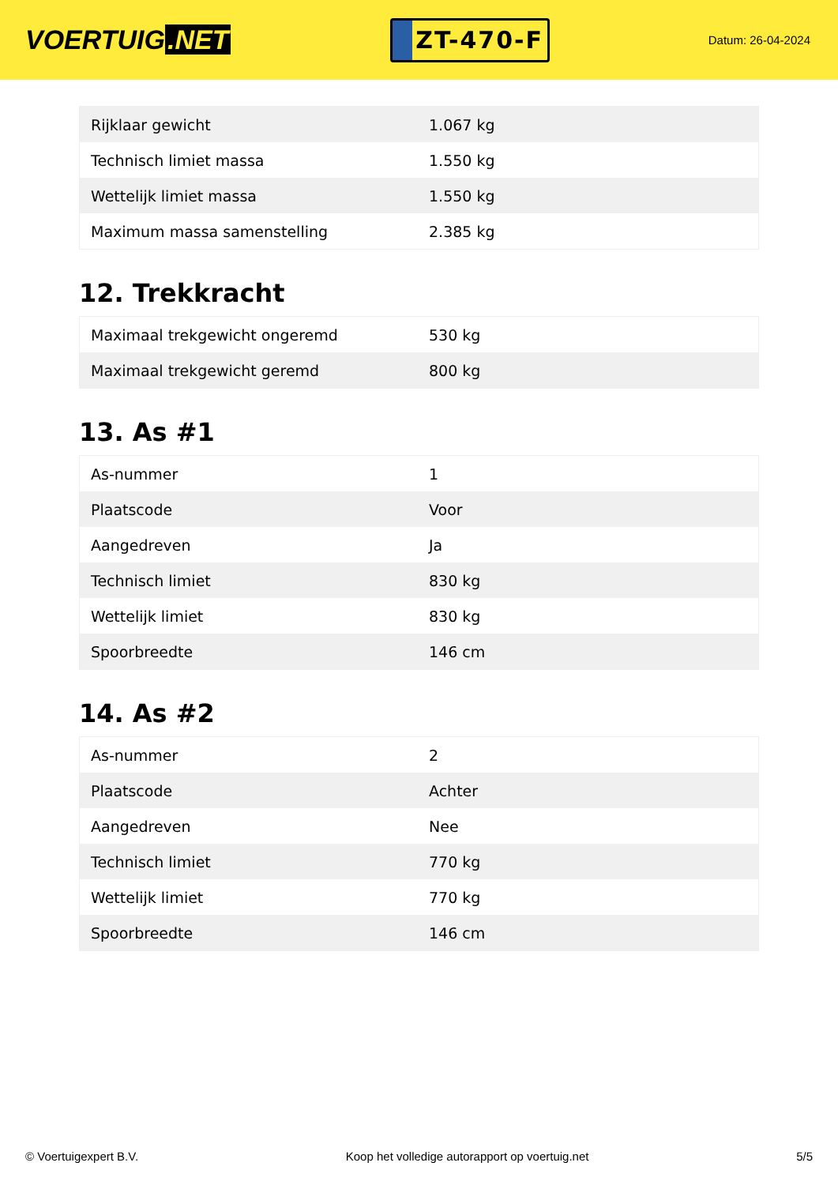VOERTUIG.NET
ZT-470-F
Datum: 26-04-2024
| Rijklaar gewicht | 1.067 kg |
| Technisch limiet massa | 1.550 kg |
| Wettelijk limiet massa | 1.550 kg |
| Maximum massa samenstelling | 2.385 kg |
12. Trekkracht
| Maximaal trekgewicht ongeremd | 530 kg |
| Maximaal trekgewicht geremd | 800 kg |
13. As #1
| As-nummer | 1 |
| Plaatscode | Voor |
| Aangedreven | Ja |
| Technisch limiet | 830 kg |
| Wettelijk limiet | 830 kg |
| Spoorbreedte | 146 cm |
14. As #2
| As-nummer | 2 |
| Plaatscode | Achter |
| Aangedreven | Nee |
| Technisch limiet | 770 kg |
| Wettelijk limiet | 770 kg |
| Spoorbreedte | 146 cm |
© Voertuigexpert B.V. Koop het volledige autorapport op voertuig.net 5/5